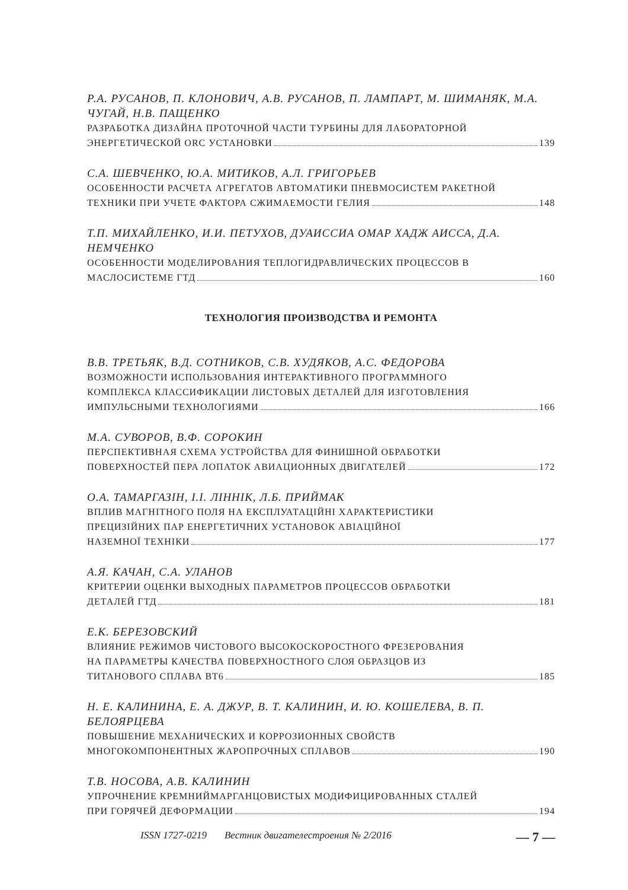Р.А. РУСАНОВ, П. КЛОНОВИЧ, А.В. РУСАНОВ, П. ЛАМПАРТ, М. ШИМАНЯК, М.А. ЧУГАЙ, Н.В. ПАЩЕНКО
РАЗРАБОТКА ДИЗАЙНА ПРОТОЧНОЙ ЧАСТИ ТУРБИНЫ ДЛЯ ЛАБОРАТОРНОЙ
ЭНЕРГЕТИЧЕСКОЙ ORC УСТАНОВКИ 139
С.А. ШЕВЧЕНКО, Ю.А. МИТИКОВ, А.Л. ГРИГОРЬЕВ
ОСОБЕННОСТИ РАСЧЕТА АГРЕГАТОВ АВТОМАТИКИ ПНЕВМОСИСТЕМ РАКЕТНОЙ
ТЕХНИКИ ПРИ УЧЕТЕ ФАКТОРА СЖИМАЕМОСТИ ГЕЛИЯ 148
Т.П. МИХАЙЛЕНКО, И.И. ПЕТУХОВ, ДУАИССИА ОМАР ХАДЖ АИССА, Д.А. НЕМЧЕНКО
ОСОБЕННОСТИ МОДЕЛИРОВАНИЯ ТЕПЛОГИДРАВЛИЧЕСКИХ ПРОЦЕССОВ В
МАСЛОСИСТЕМЕ ГТД 160
ТЕХНОЛОГИЯ ПРОИЗВОДСТВА И РЕМОНТА
В.В. ТРЕТЬЯК, В.Д. СОТНИКОВ, С.В. ХУДЯКОВ, А.С. ФЕДОРОВА
ВОЗМОЖНОСТИ ИСПОЛЬЗОВАНИЯ ИНТЕРАКТИВНОГО ПРОГРАММНОГО
КОМПЛЕКСА КЛАССИФИКАЦИИ ЛИСТОВЫХ ДЕТАЛЕЙ ДЛЯ ИЗГОТОВЛЕНИЯ
ИМПУЛЬСНЫМИ ТЕХНОЛОГИЯМИ 166
М.А. СУВОРОВ, В.Ф. СОРОКИН
ПЕРСПЕКТИВНАЯ СХЕМА УСТРОЙСТВА ДЛЯ ФИНИШНОЙ ОБРАБОТКИ
ПОВЕРХНОСТЕЙ ПЕРА ЛОПАТОК АВИАЦИОННЫХ ДВИГАТЕЛЕЙ 172
О.А. ТАМАРГАЗІН, І.І. ЛІННІК, Л.Б. ПРИЙМАК
ВПЛИВ МАГНІТНОГО ПОЛЯ НА ЕКСПЛУАТАЦІЙНІ ХАРАКТЕРИСТИКИ
ПРЕЦИЗІЙНИХ ПАР ЕНЕРГЕТИЧНИХ УСТАНОВОК АВІАЦІЙНОЇ
НАЗЕМНОЇ ТЕХНІКИ 177
А.Я. КАЧАН, С.А. УЛАНОВ
КРИТЕРИИ ОЦЕНКИ ВЫХОДНЫХ ПАРАМЕТРОВ ПРОЦЕССОВ ОБРАБОТКИ
ДЕТАЛЕЙ ГТД 181
Е.К. БЕРЕЗОВСКИЙ
ВЛИЯНИЕ РЕЖИМОВ ЧИСТОВОГО ВЫСОКОСКОРОСТНОГО ФРЕЗЕРОВАНИЯ
НА ПАРАМЕТРЫ КАЧЕСТВА ПОВЕРХНОСТНОГО СЛОЯ ОБРАЗЦОВ ИЗ
ТИТАНОВОГО СПЛАВА ВТ6 185
Н. Е. КАЛИНИНА, Е. А. ДЖУР, В. Т. КАЛИНИН, И. Ю. КОШЕЛЕВА, В. П. БЕЛОЯРЦЕВА
ПОВЫШЕНИЕ МЕХАНИЧЕСКИХ И КОРРОЗИОННЫХ СВОЙСТВ
МНОГОКОМПОНЕНТНЫХ ЖАРОПРОЧНЫХ СПЛАВОВ 190
Т.В. НОСОВА, А.В. КАЛИНИН
УПРОЧНЕНИЕ КРЕМНИЙМАРГАНЦОВИСТЫХ МОДИФИЦИРОВАННЫХ СТАЛЕЙ
ПРИ ГОРЯЧЕЙ ДЕФОРМАЦИИ 194
ISSN 1727-0219 Вестник двигателестроения № 2/2016 — 7 —